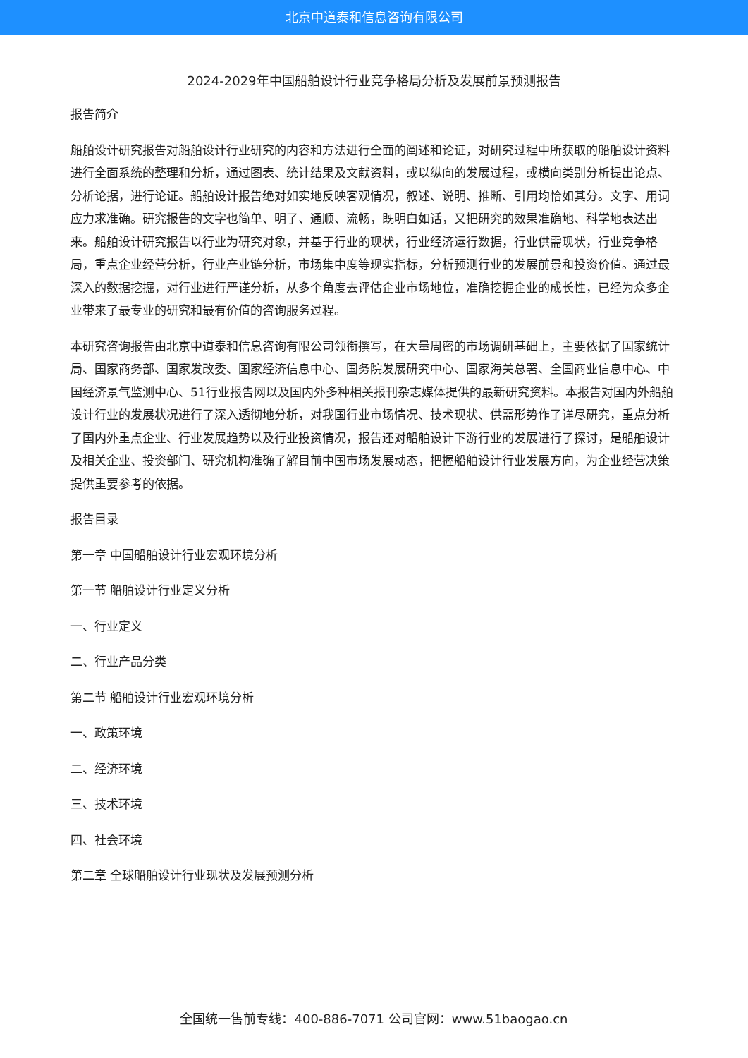北京中道泰和信息咨询有限公司
2024-2029年中国船舶设计行业竞争格局分析及发展前景预测报告
报告简介
船舶设计研究报告对船舶设计行业研究的内容和方法进行全面的阐述和论证，对研究过程中所获取的船舶设计资料进行全面系统的整理和分析，通过图表、统计结果及文献资料，或以纵向的发展过程，或横向类别分析提出论点、分析论据，进行论证。船舶设计报告绝对如实地反映客观情况，叙述、说明、推断、引用均恰如其分。文字、用词应力求准确。研究报告的文字也简单、明了、通顺、流畅，既明白如话，又把研究的效果准确地、科学地表达出来。船舶设计研究报告以行业为研究对象，并基于行业的现状，行业经济运行数据，行业供需现状，行业竞争格局，重点企业经营分析，行业产业链分析，市场集中度等现实指标，分析预测行业的发展前景和投资价值。通过最深入的数据挖掘，对行业进行严谨分析，从多个角度去评估企业市场地位，准确挖掘企业的成长性，已经为众多企业带来了最专业的研究和最有价值的咨询服务过程。
本研究咨询报告由北京中道泰和信息咨询有限公司领衔撰写，在大量周密的市场调研基础上，主要依据了国家统计局、国家商务部、国家发改委、国家经济信息中心、国务院发展研究中心、国家海关总署、全国商业信息中心、中国经济景气监测中心、51行业报告网以及国内外多种相关报刊杂志媒体提供的最新研究资料。本报告对国内外船舶设计行业的发展状况进行了深入透彻地分析，对我国行业市场情况、技术现状、供需形势作了详尽研究，重点分析了国内外重点企业、行业发展趋势以及行业投资情况，报告还对船舶设计下游行业的发展进行了探讨，是船舶设计及相关企业、投资部门、研究机构准确了解目前中国市场发展动态，把握船舶设计行业发展方向，为企业经营决策提供重要参考的依据。
报告目录
第一章 中国船舶设计行业宏观环境分析
第一节 船舶设计行业定义分析
一、行业定义
二、行业产品分类
第二节 船舶设计行业宏观环境分析
一、政策环境
二、经济环境
三、技术环境
四、社会环境
第二章 全球船舶设计行业现状及发展预测分析
全国统一售前专线：400-886-7071 公司官网：www.51baogao.cn